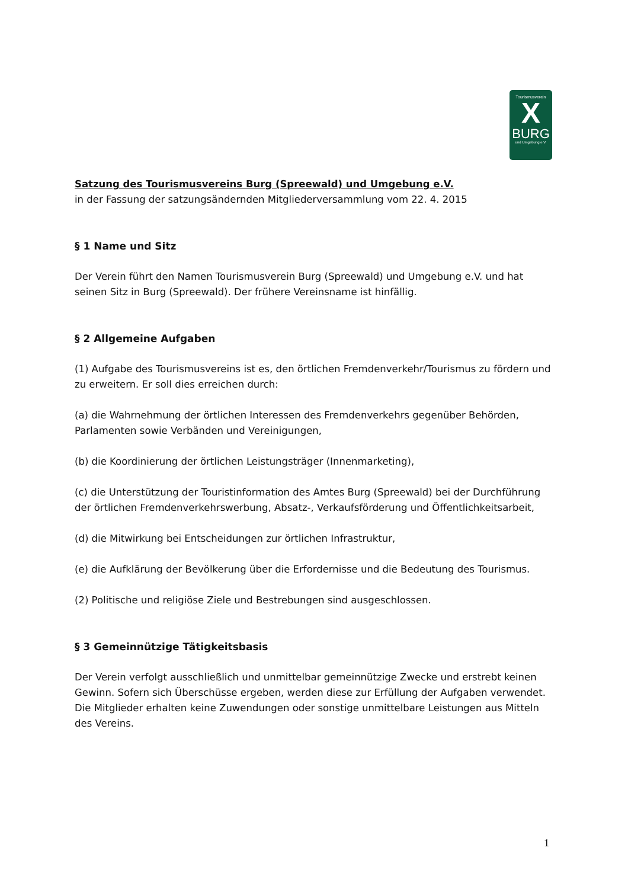Tourismusverein
X
BURG
und Umgebung e.V.
Satzung des Tourismusvereins Burg (Spreewald) und Umgebung e.V.
in der Fassung der satzungsändernden Mitgliederversammlung vom 22. 4. 2015
§ 1 Name und Sitz
Der Verein führt den Namen Tourismusverein Burg (Spreewald) und Umgebung e.V. und hat seinen Sitz in Burg (Spreewald). Der frühere Vereinsname ist hinfällig.
§ 2 Allgemeine Aufgaben
(1) Aufgabe des Tourismusvereins ist es, den örtlichen Fremdenverkehr/Tourismus zu fördern und zu erweitern. Er soll dies erreichen durch:
(a) die Wahrnehmung der örtlichen Interessen des Fremdenverkehrs gegenüber Behörden, Parlamenten sowie Verbänden und Vereinigungen,
(b) die Koordinierung der örtlichen Leistungsträger (Innenmarketing),
(c) die Unterstützung der Touristinformation des Amtes Burg (Spreewald) bei der Durchführung der örtlichen Fremdenverkehrswerbung, Absatz-, Verkaufsförderung und Öffentlichkeitsarbeit,
(d) die Mitwirkung bei Entscheidungen zur örtlichen Infrastruktur,
(e) die Aufklärung der Bevölkerung über die Erfordernisse und die Bedeutung des Tourismus.
(2) Politische und religiöse Ziele und Bestrebungen sind ausgeschlossen.
§ 3 Gemeinnützige Tätigkeitsbasis
Der Verein verfolgt ausschließlich und unmittelbar gemeinnützige Zwecke und erstrebt keinen Gewinn. Sofern sich Überschüsse ergeben, werden diese zur Erfüllung der Aufgaben verwendet. Die Mitglieder erhalten keine Zuwendungen oder sonstige unmittelbare Leistungen aus Mitteln des Vereins.
1